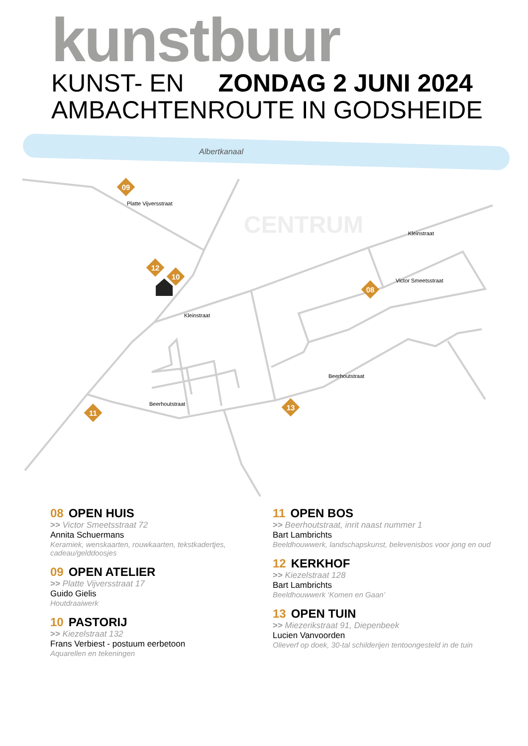kunstbuur
KUNST- EN ZONDAG 2 JUNI 2024
AMBACHTENROUTE IN GODSHEIDE
Albertkanaal
CENTRUM
09
12
10
08
11
13
Beerhoutstraat
Kleinstraat
Kleinstraat
Victor Smeetsstraat
Beerhoutstraat
Platte Vijversstraat
08 OPEN HUIS
>> Victor Smeetsstraat 72
Annita Schuermans
Keramiek, wenskaarten, rouwkaarten, tekstkadertjes, cadeau/gelddoosjes
09 OPEN ATELIER
>> Platte Vijversstraat 17
Guido Gielis
Houtdraaiwerk
10 PASTORIJ
>> Kiezelstraat 132
Frans Verbiest - postuum eerbetoon
Aquarellen en tekeningen
11 OPEN BOS
>> Beerhoutstraat, inrit naast nummer 1
Bart Lambrichts
Beeldhouwwerk, landschapskunst, belevenisbos voor jong en oud
12 KERKHOF
>> Kiezelstraat 128
Bart Lambrichts
Beeldhouwwerk ‘Komen en Gaan’
13 OPEN TUIN
>> Miezerikstraat 91, Diepenbeek
Lucien Vanvoorden
Olieverf op doek, 30-tal schilderijen tentoongesteld in de tuin